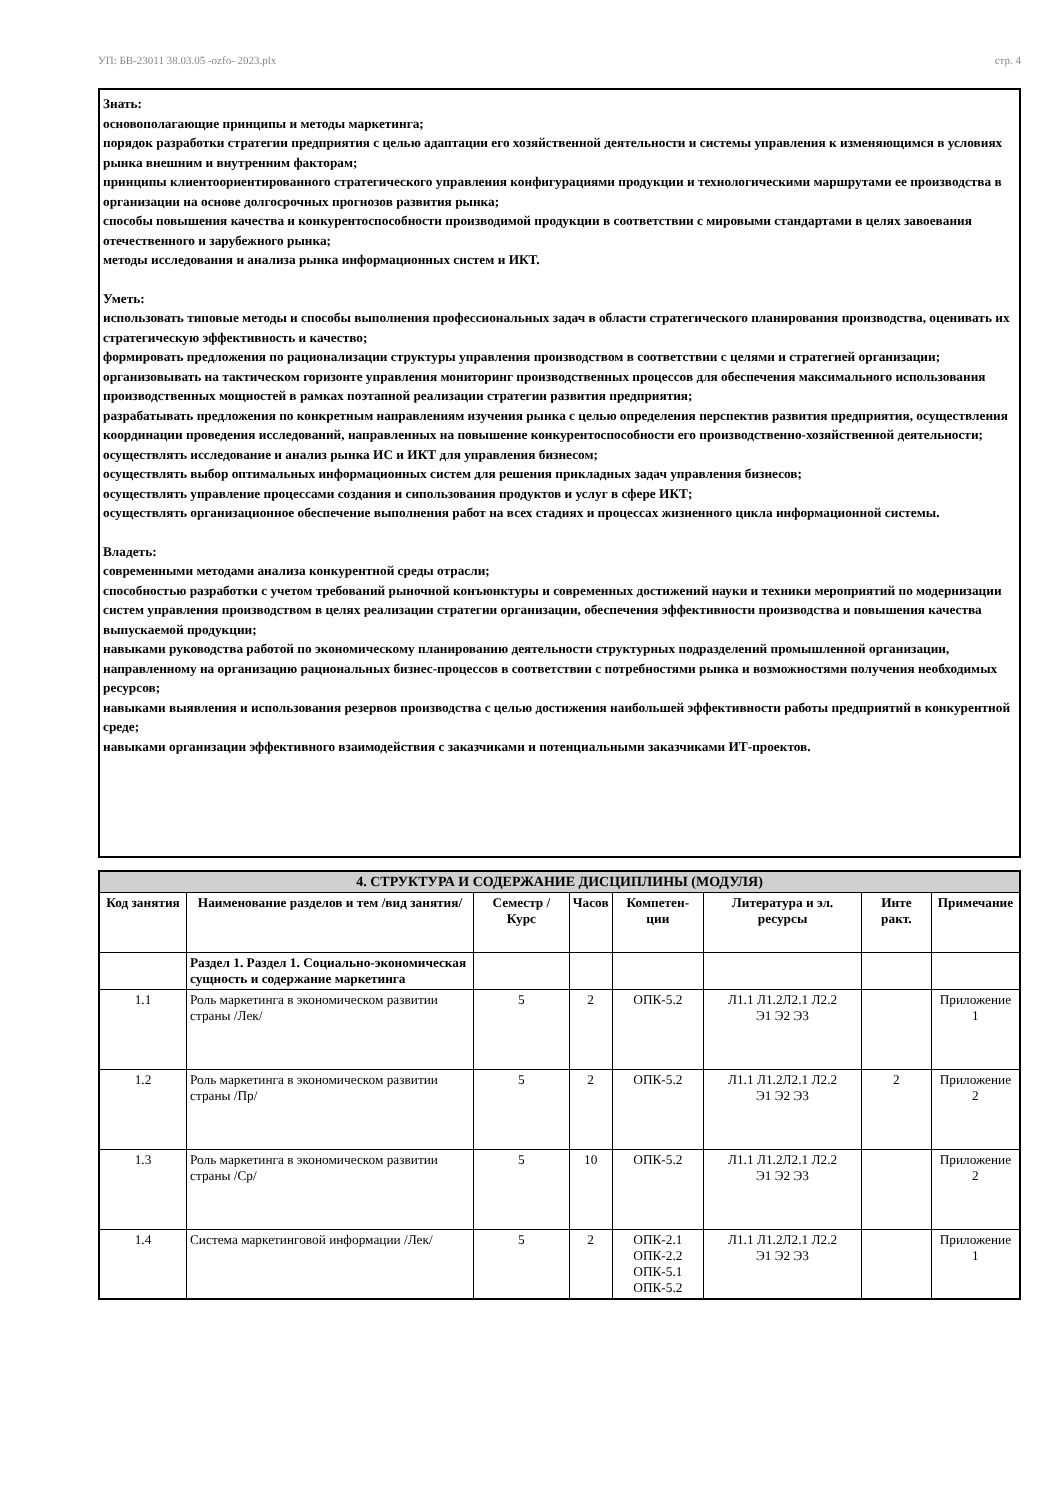УП: БВ-23011 38.03.05 -ozfo- 2023.plx стр. 4
Знать:
основополагающие принципы и методы маркетинга;
порядок разработки стратегии предприятия с целью адаптации его хозяйственной деятельности и системы управления к изменяющимся в условиях рынка внешним и внутренним факторам;
принципы клиентоориентированного стратегического управления конфигурациями продукции и технологическими маршрутами ее производства в организации на основе долгосрочных прогнозов развития рынка;
способы повышения качества и конкурентоспособности производимой продукции в соответствии с мировыми стандартами в целях завоевания отечественного и зарубежного рынка;
методы исследования и анализа рынка информационных систем и ИКТ.
Уметь:
использовать типовые методы и способы выполнения профессиональных задач в области стратегического планирования производства, оценивать их стратегическую эффективность и качество;
формировать предложения по рационализации структуры управления производством в соответствии с целями и стратегией организации;
организовывать на тактическом горизонте управления мониторинг производственных процессов для обеспечения максимального использования производственных мощностей в рамках поэтапной реализации стратегии развития предприятия;
разрабатывать предложения по конкретным направлениям изучения рынка с целью определения перспектив развития предприятия, осуществления координации проведения исследований, направленных на повышение конкурентоспособности его производственно-хозяйственной деятельности;
осуществлять исследование и анализ рынка ИС и ИКТ для управления бизнесом;
осуществлять выбор оптимальных информационных систем для решения прикладных задач управления бизнесов;
осуществлять управление процессами создания и сипользования продуктов и услуг в сфере ИКТ;
осуществлять организационное обеспечение выполнения работ на всех стадиях и процессах жизненного цикла информационной системы.
Владеть:
современными методами анализа конкурентной среды отрасли;
способностью разработки с учетом требований рыночной конъюнктуры и современных достижений науки и техники мероприятий по модернизации систем управления производством в целях реализации стратегии организации, обеспечения эффективности производства и повышения качества выпускаемой продукции;
навыками руководства работой по экономическому планированию деятельности структурных подразделений промышленной организации, направленному на организацию рациональных бизнес-процессов в соответствии с потребностями рынка и возможностями получения необходимых ресурсов;
навыками выявления и использования резервов производства с целью достижения наибольшей эффективности работы предприятий в конкурентной среде;
навыками организации эффективного взаимодействия с заказчиками и потенциальными заказчиками ИТ-проектов.
| 4. СТРУКТУРА И СОДЕРЖАНИЕ ДИСЦИПЛИНЫ (МОДУЛЯ) | | | | | | | |
| --- | --- | --- | --- | --- | --- | --- | --- |
| Код занятия | Наименование разделов и тем /вид занятия/ | Семестр / Курс | Часов | Компетен-ции | Литература и эл. ресурсы | Инте ракт. | Примечание |
| | Раздел 1. Раздел 1. Социально-экономическая сущность и содержание маркетинга | | | | | | |
| 1.1 | Роль маркетинга в экономическом развитии страны /Лек/ | 5 | 2 | ОПК-5.2 | Л1.1 Л1.2Л2.1 Л2.2 Э1 Э2 Э3 | | Приложение 1 |
| 1.2 | Роль маркетинга в экономическом развитии страны /Пр/ | 5 | 2 | ОПК-5.2 | Л1.1 Л1.2Л2.1 Л2.2 Э1 Э2 Э3 | 2 | Приложение 2 |
| 1.3 | Роль маркетинга в экономическом развитии страны /Ср/ | 5 | 10 | ОПК-5.2 | Л1.1 Л1.2Л2.1 Л2.2 Э1 Э2 Э3 | | Приложение 2 |
| 1.4 | Система маркетинговой информации /Лек/ | 5 | 2 | ОПК-2.1 ОПК-2.2 ОПК-5.1 ОПК-5.2 | Л1.1 Л1.2Л2.1 Л2.2 Э1 Э2 Э3 | | Приложение 1 |